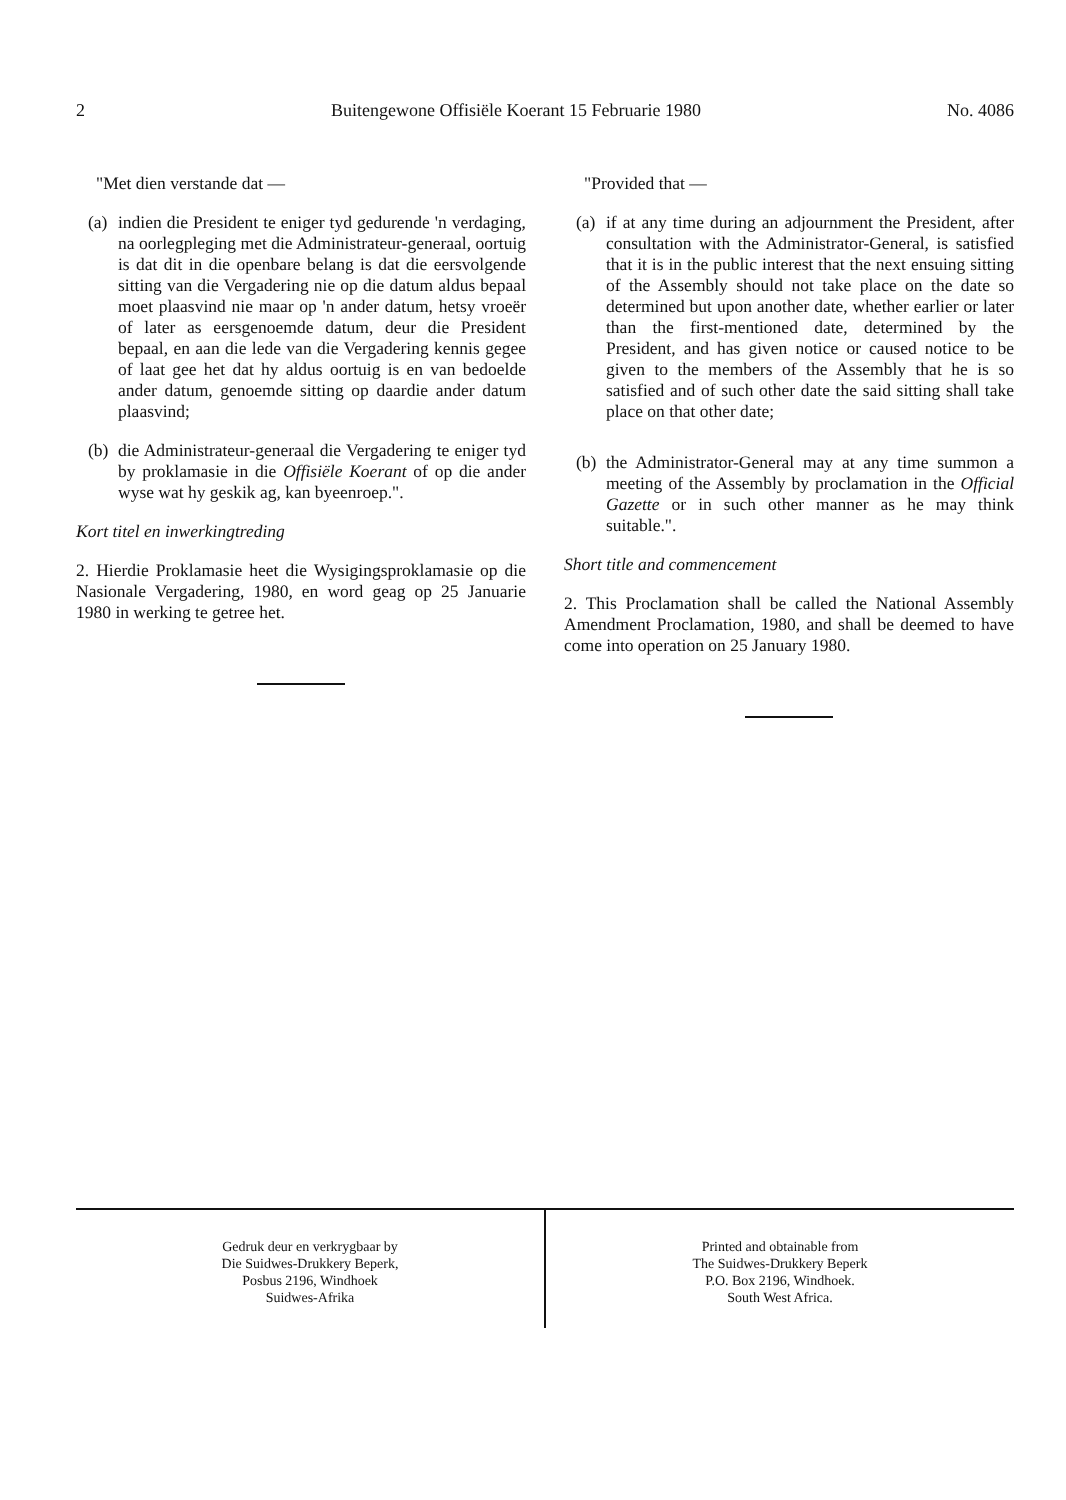2 Buitengewone Offisiële Koerant 15 Februarie 1980 No. 4086
"Met dien verstande dat —
(a) indien die President te eniger tyd gedurende 'n verdaging, na oorlegpleging met die Administrateur-generaal, oortuig is dat dit in die openbare belang is dat die eersvolgende sitting van die Vergadering nie op die datum aldus bepaal moet plaasvind nie maar op 'n ander datum, hetsy vroeër of later as eersgenoemde datum, deur die President bepaal, en aan die lede van die Vergadering kennis gegee of laat gee het dat hy aldus oortuig is en van bedoelde ander datum, genoemde sitting op daardie ander datum plaasvind;
(b) die Administrateur-generaal die Vergadering te eniger tyd by proklamasie in die Offisiële Koerant of op die ander wyse wat hy geskik ag, kan byeenroep.".
Kort titel en inwerkingtreding
2. Hierdie Proklamasie heet die Wysigingsproklamasie op die Nasionale Vergadering, 1980, en word geag op 25 Januarie 1980 in werking te getree het.
"Provided that —
(a) if at any time during an adjournment the President, after consultation with the Administrator-General, is satisfied that it is in the public interest that the next ensuing sitting of the Assembly should not take place on the date so determined but upon another date, whether earlier or later than the first-mentioned date, determined by the President, and has given notice or caused notice to be given to the members of the Assembly that he is so satisfied and of such other date the said sitting shall take place on that other date;
(b) the Administrator-General may at any time summon a meeting of the Assembly by proclamation in the Official Gazette or in such other manner as he may think suitable.".
Short title and commencement
2. This Proclamation shall be called the National Assembly Amendment Proclamation, 1980, and shall be deemed to have come into operation on 25 January 1980.
Gedruk deur en verkrygbaar by
Die Suidwes-Drukkery Beperk,
Posbus 2196, Windhoek
Suidwes-Afrika
Printed and obtainable from
The Suidwes-Drukkery Beperk
P.O. Box 2196, Windhoek.
South West Africa.